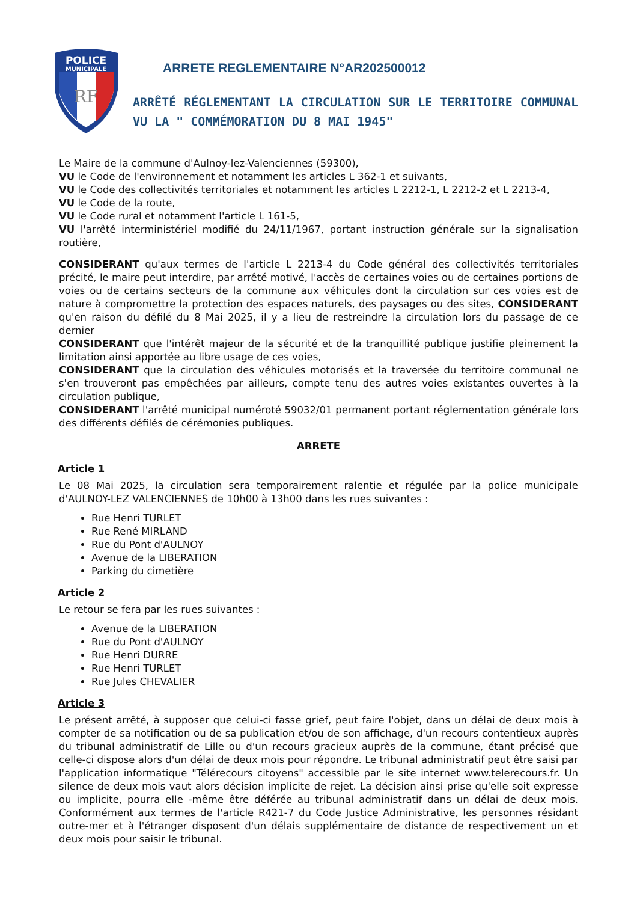POLICE
MUNICIPALE
RF
ARRETE REGLEMENTAIRE N°AR202500012
ARRÊTÉ RÉGLEMENTANT LA CIRCULATION SUR LE TERRITOIRE COMMUNAL VU LA " COMMÉMORATION DU 8 MAI 1945"
Le Maire de la commune d'Aulnoy-lez-Valenciennes (59300),
VU le Code de l'environnement et notamment les articles L 362-1 et suivants,
VU le Code des collectivités territoriales et notamment les articles L 2212-1, L 2212-2 et L 2213-4,
VU le Code de la route,
VU le Code rural et notamment l'article L 161-5,
VU l'arrêté interministériel modifié du 24/11/1967, portant instruction générale sur la signalisation routière,
CONSIDERANT qu'aux termes de l'article L 2213-4 du Code général des collectivités territoriales précité, le maire peut interdire, par arrêté motivé, l'accès de certaines voies ou de certaines portions de voies ou de certains secteurs de la commune aux véhicules dont la circulation sur ces voies est de nature à compromettre la protection des espaces naturels, des paysages ou des sites, CONSIDERANT qu'en raison du défilé du 8 Mai 2025, il y a lieu de restreindre la circulation lors du passage de ce dernier
CONSIDERANT que l'intérêt majeur de la sécurité et de la tranquillité publique justifie pleinement la limitation ainsi apportée au libre usage de ces voies,
CONSIDERANT que la circulation des véhicules motorisés et la traversée du territoire communal ne s'en trouveront pas empêchées par ailleurs, compte tenu des autres voies existantes ouvertes à la circulation publique,
CONSIDERANT l'arrêté municipal numéroté 59032/01 permanent portant réglementation générale lors des différents défilés de cérémonies publiques.
ARRETE
Article 1
Le 08 Mai 2025, la circulation sera temporairement ralentie et régulée par la police municipale d'AULNOY-LEZ VALENCIENNES de 10h00 à 13h00 dans les rues suivantes :
Rue Henri TURLET
Rue René MIRLAND
Rue du Pont d'AULNOY
Avenue de la LIBERATION
Parking du cimetière
Article 2
Le retour se fera par les rues suivantes :
Avenue de la LIBERATION
Rue du Pont d'AULNOY
Rue Henri DURRE
Rue Henri TURLET
Rue Jules CHEVALIER
Article 3
Le présent arrêté, à supposer que celui-ci fasse grief, peut faire l'objet, dans un délai de deux mois à compter de sa notification ou de sa publication et/ou de son affichage, d'un recours contentieux auprès du tribunal administratif de Lille ou d'un recours gracieux auprès de la commune, étant précisé que celle-ci dispose alors d'un délai de deux mois pour répondre. Le tribunal administratif peut être saisi par l'application informatique "Télérecours citoyens" accessible par le site internet www.telerecours.fr. Un silence de deux mois vaut alors décision implicite de rejet. La décision ainsi prise qu'elle soit expresse ou implicite, pourra elle -même être déférée au tribunal administratif dans un délai de deux mois. Conformément aux termes de l'article R421-7 du Code Justice Administrative, les personnes résidant outre-mer et à l'étranger disposent d'un délais supplémentaire de distance de respectivement un et deux mois pour saisir le tribunal.